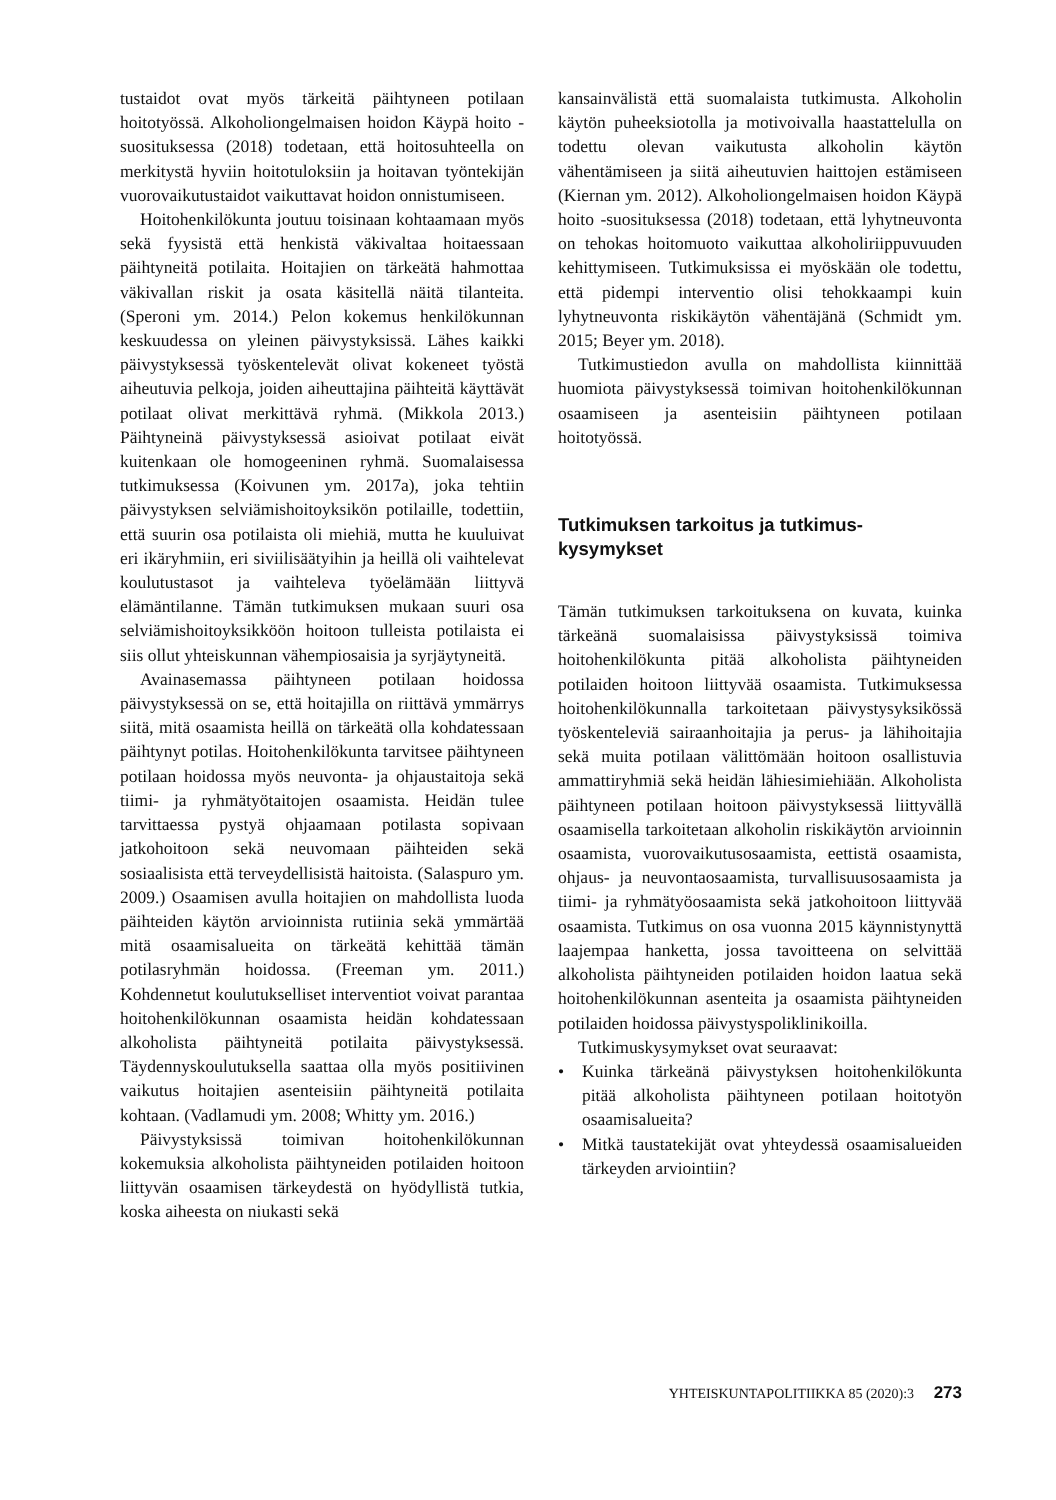tustaidot ovat myös tärkeitä päihtyneen potilaan hoitotyössä. Alkoholiongelmaisen hoidon Käypä hoito -suosituksessa (2018) todetaan, että hoitosuhteella on merkitystä hyviin hoitotuloksiin ja hoitavan työntekijän vuorovaikutustaidot vaikuttavat hoidon onnistumiseen.
Hoitohenkilökunta joutuu toisinaan kohtaamaan myös sekä fyysistä että henkistä väkivaltaa hoitaessaan päihtyneitä potilaita. Hoitajien on tärkeätä hahmottaa väkivallan riskit ja osata käsitellä näitä tilanteita. (Speroni ym. 2014.) Pelon kokemus henkilökunnan keskuudessa on yleinen päivystyksissä. Lähes kaikki päivystyksessä työskentelevät olivat kokeneet työstä aiheutuvia pelkoja, joiden aiheuttajina päihteitä käyttävät potilaat olivat merkittävä ryhmä. (Mikkola 2013.) Päihtyneinä päivystyksessä asioivat potilaat eivät kuitenkaan ole homogeeninen ryhmä. Suomalaisessa tutkimuksessa (Koivunen ym. 2017a), joka tehtiin päivystyksen selviämishoitoyksikön potilaille, todettiin, että suurin osa potilaista oli miehiä, mutta he kuuluivat eri ikäryhmiin, eri siviilisäätyihin ja heillä oli vaihtelevat koulutustasot ja vaihteleva työelämään liittyvä elämäntilanne. Tämän tutkimuksen mukaan suuri osa selviämishoitoyksikköön hoitoon tulleista potilaista ei siis ollut yhteiskunnan vähempiosaisia ja syrjäytyneitä.
Avainasemassa päihtyneen potilaan hoidossa päivystyksessä on se, että hoitajilla on riittävä ymmärrys siitä, mitä osaamista heillä on tärkeätä olla kohdatessaan päihtynyt potilas. Hoitohenkilökunta tarvitsee päihtyneen potilaan hoidossa myös neuvonta- ja ohjaustaitoja sekä tiimi- ja ryhmätyötaitojen osaamista. Heidän tulee tarvittaessa pystyä ohjaamaan potilasta sopivaan jatkohoitoon sekä neuvomaan päihteiden sekä sosiaalisista että terveydellisistä haitoista. (Salaspuro ym. 2009.) Osaamisen avulla hoitajien on mahdollista luoda päihteiden käytön arvioinnista rutiinia sekä ymmärtää mitä osaamisalueita on tärkeätä kehittää tämän potilasryhmän hoidossa. (Freeman ym. 2011.) Kohdennetut koulutukselliset interventiot voivat parantaa hoitohenkilökunnan osaamista heidän kohdatessaan alkoholista päihtyneitä potilaita päivystyksessä. Täydennyskoulutuksella saattaa olla myös positiivinen vaikutus hoitajien asenteisiin päihtyneitä potilaita kohtaan. (Vadlamudi ym. 2008; Whitty ym. 2016.)
Päivystyksissä toimivan hoitohenkilökunnan kokemuksia alkoholista päihtyneiden potilaiden hoitoon liittyvän osaamisen tärkeydestä on hyödyllistä tutkia, koska aiheesta on niukasti sekä
kansainvälistä että suomalaista tutkimusta. Alkoholin käytön puheeksiotolla ja motivoivalla haastattelulla on todettu olevan vaikutusta alkoholin käytön vähentämiseen ja siitä aiheutuvien haittojen estämiseen (Kiernan ym. 2012). Alkoholiongelmaisen hoidon Käypä hoito -suosituksessa (2018) todetaan, että lyhytneuvonta on tehokas hoitomuoto vaikuttaa alkoholiriippuvuuden kehittymiseen. Tutkimuksissa ei myöskään ole todettu, että pidempi interventio olisi tehokkaampi kuin lyhytneuvonta riskikäytön vähentäjänä (Schmidt ym. 2015; Beyer ym. 2018).
Tutkimustiedon avulla on mahdollista kiinnittää huomiota päivystyksessä toimivan hoitohenkilökunnan osaamiseen ja asenteisiin päihtyneen potilaan hoitotyössä.
Tutkimuksen tarkoitus ja tutkimus-
kysymykset
Tämän tutkimuksen tarkoituksena on kuvata, kuinka tärkeänä suomalaisissa päivystyksissä toimiva hoitohenkilökunta pitää alkoholista päihtyneiden potilaiden hoitoon liittyvää osaamista. Tutkimuksessa hoitohenkilökunnalla tarkoitetaan päivystysyksikössä työskenteleviä sairaanhoitajia ja perus- ja lähihoitajia sekä muita potilaan välittömään hoitoon osallistuvia ammattiryhmiä sekä heidän lähiesimiehiään. Alkoholista päihtyneen potilaan hoitoon päivystyksessä liittyvällä osaamisella tarkoitetaan alkoholin riskikäytön arvioinnin osaamista, vuorovaikutusosaamista, eettistä osaamista, ohjaus- ja neuvontaosaamista, turvallisuusosaamista ja tiimi- ja ryhmätyöosaamista sekä jatkohoitoon liittyvää osaamista. Tutkimus on osa vuonna 2015 käynnistynyttä laajempaa hanketta, jossa tavoitteena on selvittää alkoholista päihtyneiden potilaiden hoidon laatua sekä hoitohenkilökunnan asenteita ja osaamista päihtyneiden potilaiden hoidossa päivystyspoliklinikoilla.
Tutkimuskysymykset ovat seuraavat:
• Kuinka tärkeänä päivystyksen hoitohenkilökunta pitää alkoholista päihtyneen potilaan hoitotyön osaamisalueita?
• Mitkä taustatekijät ovat yhteydessä osaamisalueiden tärkeyden arviointiin?
YHTEISKUNTAPOLITIIKKA 85 (2020):3 273